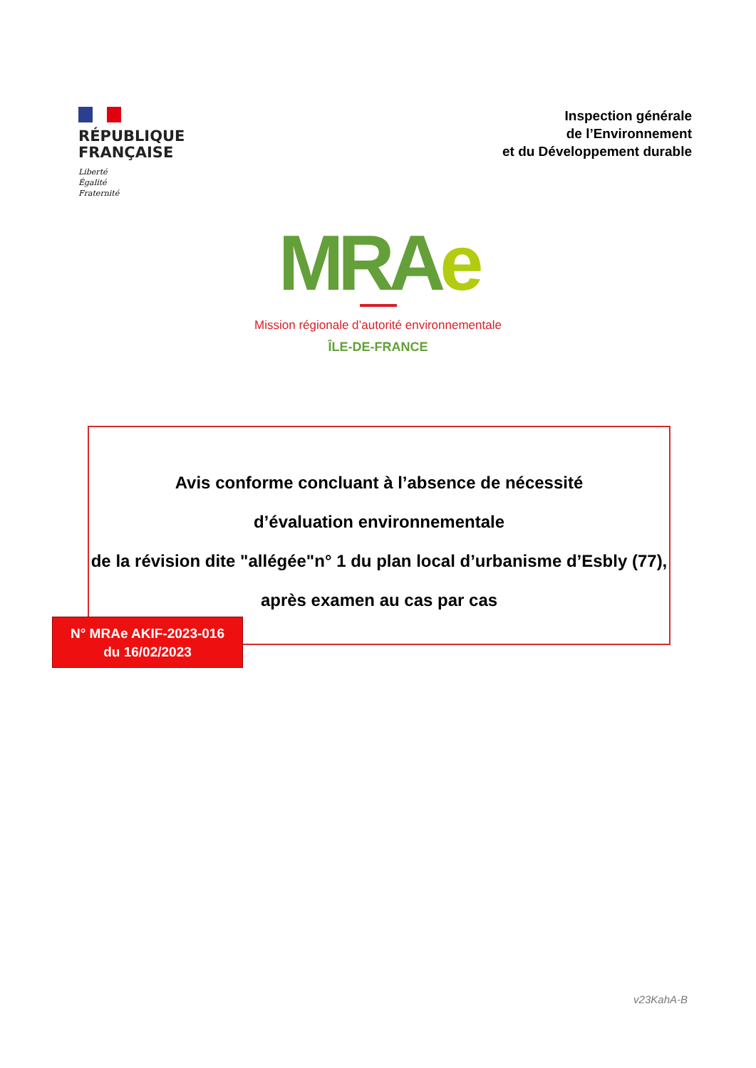RÉPUBLIQUE
FRANÇAISE
Liberté
Égalité
Fraternité
Inspection générale
de l’Environnement
et du Développement durable
MRAe
Mission régionale d’autorité environnementale
ÎLE-DE-FRANCE
Avis conforme concluant à l’absence de nécessité
d’évaluation environnementale
de la révision dite "allégée"n° 1 du plan local d’urbanisme d’Esbly (77),
après examen au cas par cas
N° MRAe AKIF-2023-016
du 16/02/2023
v23KahA-B